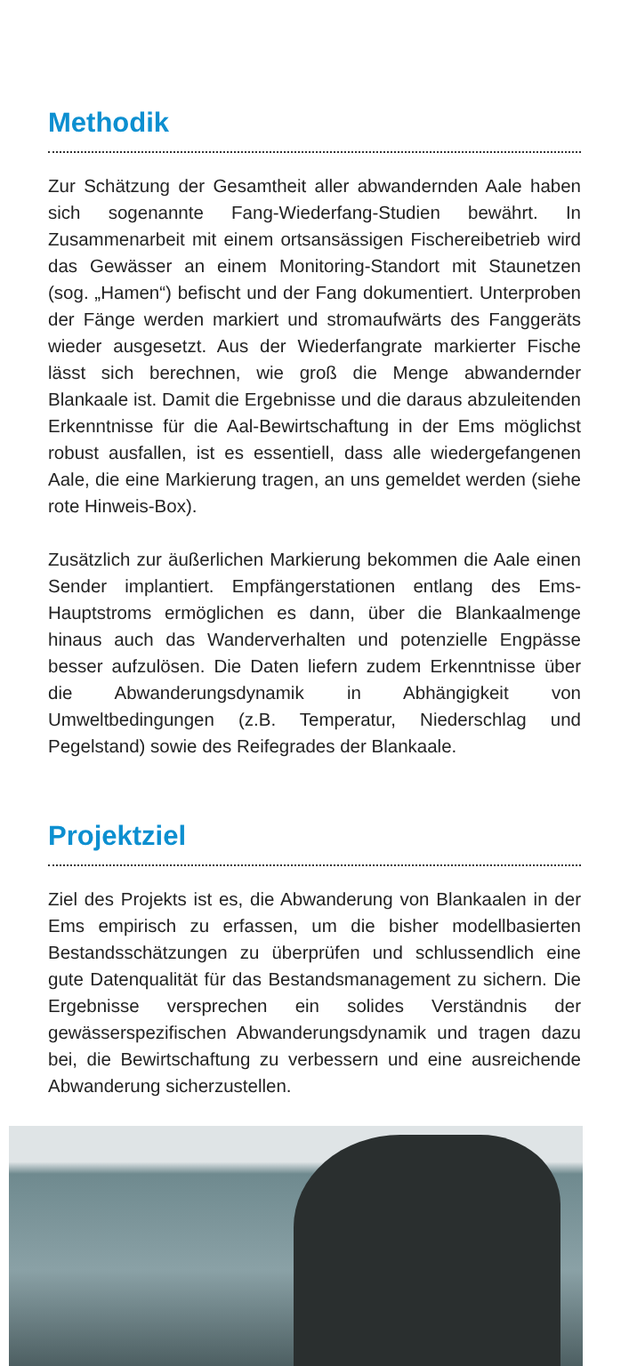Methodik
Zur Schätzung der Gesamtheit aller abwandernden Aale haben sich sogenannte Fang-Wiederfang-Studien bewährt. In Zusammenarbeit mit einem ortsansässigen Fischereibetrieb wird das Gewässer an einem Monitoring-Standort mit Staunetzen (sog. „Hamen“) befischt und der Fang dokumentiert. Unterproben der Fänge werden markiert und stromaufwärts des Fanggeräts wieder ausgesetzt. Aus der Wiederfangrate markierter Fische lässt sich berechnen, wie groß die Menge abwandernder Blankaale ist. Damit die Ergebnisse und die daraus abzuleitenden Erkenntnisse für die Aal-Bewirtschaftung in der Ems möglichst robust ausfallen, ist es essentiell, dass alle wiedergefangenen Aale, die eine Markierung tragen, an uns gemeldet werden (siehe rote Hinweis-Box).
Zusätzlich zur äußerlichen Markierung bekommen die Aale einen Sender implantiert. Empfängerstationen entlang des Ems-Hauptstroms ermöglichen es dann, über die Blankaalmenge hinaus auch das Wanderverhalten und potenzielle Engpässe besser aufzulösen. Die Daten liefern zudem Erkenntnisse über die Abwanderungsdynamik in Abhängigkeit von Umweltbedingungen (z.B. Temperatur, Niederschlag und Pegelstand) sowie des Reifegrades der Blankaale.
Projektziel
Ziel des Projekts ist es, die Abwanderung von Blankaalen in der Ems empirisch zu erfassen, um die bisher modellbasierten Bestandsschätzungen zu überprüfen und schlussendlich eine gute Datenqualität für das Bestandsmanagement zu sichern. Die Ergebnisse versprechen ein solides Verständnis der gewässerspezifischen Abwanderungsdynamik und tragen dazu bei, die Bewirtschaftung zu verbessern und eine ausreichende Abwanderung sicherzustellen.